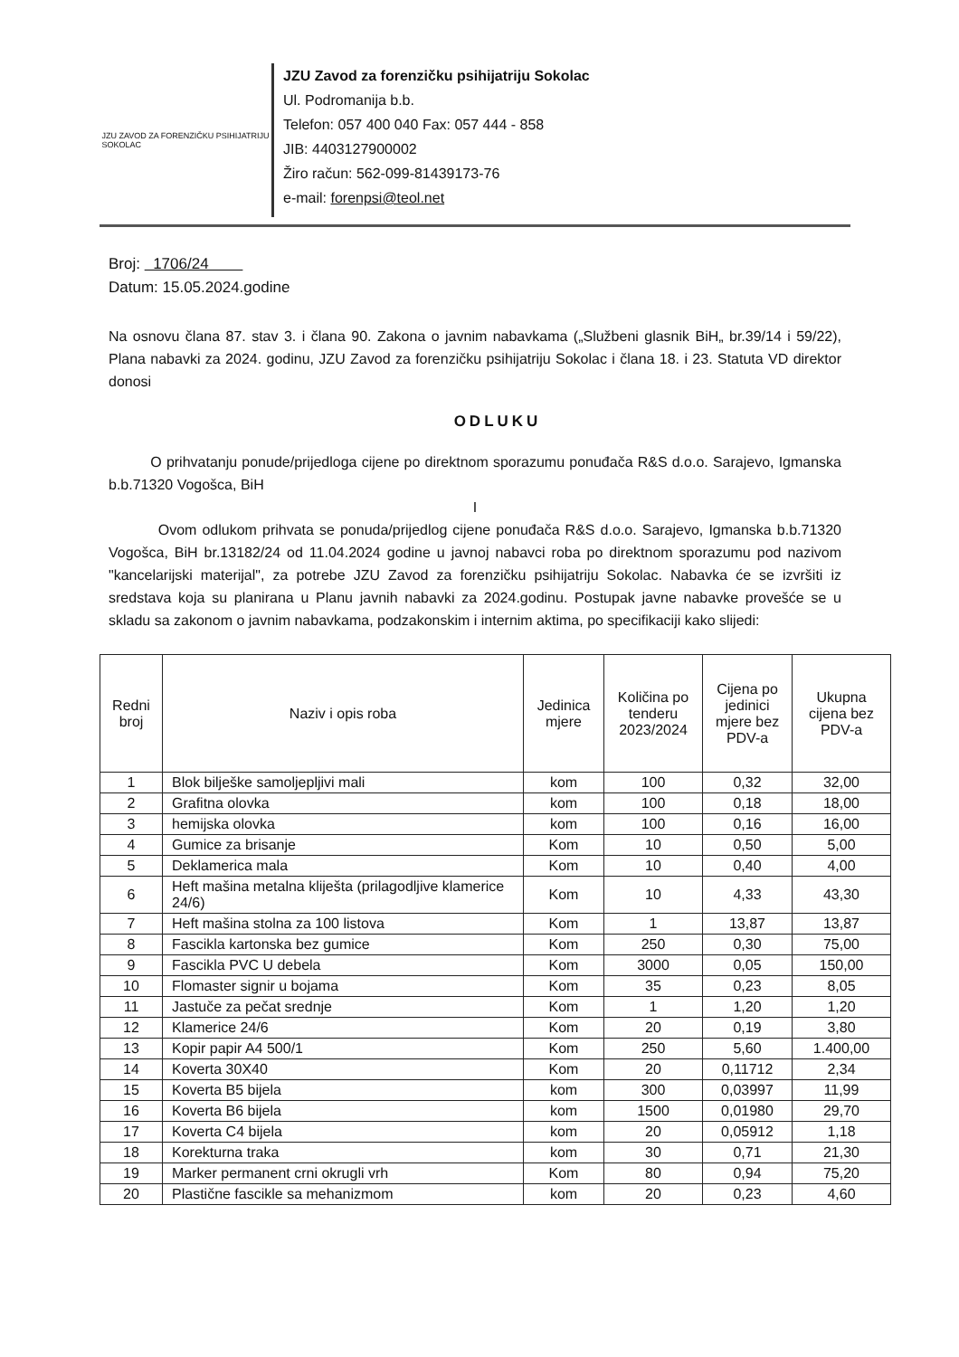JZU ZAVOD ZA FORENZIČKU PSIHIJATRIJU
SOKOLAC
JZU Zavod za forenzičku psihijatriju Sokolac
Ul. Podromanija b.b.
Telefon: 057 400 040 Fax: 057 444 - 858
JIB: 4403127900002
Žiro račun: 562-099-81439173-76
e-mail: forenpsi@teol.net
Broj: 1706/24
Datum: 15.05.2024.godine
Na osnovu člana 87. stav 3. i člana 90. Zakona o javnim nabavkama („Službeni glasnik BiH„ br.39/14 i 59/22), Plana nabavki za 2024. godinu, JZU Zavod za forenzičku psihijatriju Sokolac i člana 18. i 23. Statuta VD direktor donosi
ODLUKU
O prihvatanju ponude/prijedloga cijene po direktnom sporazumu ponuđača R&S d.o.o. Sarajevo, Igmanska b.b.71320 Vogošca, BiH
I
Ovom odlukom prihvata se ponuda/prijedlog cijene ponuđača R&S d.o.o. Sarajevo, Igmanska b.b.71320 Vogošca, BiH br.13182/24 od 11.04.2024 godine u javnoj nabavci roba po direktnom sporazumu pod nazivom "kancelarijski materijal", za potrebe JZU Zavod za forenzičku psihijatriju Sokolac. Nabavka će se izvršiti iz sredstava koja su planirana u Planu javnih nabavki za 2024.godinu. Postupak javne nabavke provešće se u skladu sa zakonom o javnim nabavkama, podzakonskim i internim aktima, po specifikaciji kako slijedi:
| Redni broj | Naziv i opis roba | Jedinica mjere | Količina po tenderu 2023/2024 | Cijena po jedinici mjere bez PDV-a | Ukupna cijena bez PDV-a |
| --- | --- | --- | --- | --- | --- |
| 1 | Blok bilješke samoljepljivi mali | kom | 100 | 0,32 | 32,00 |
| 2 | Grafitna olovka | kom | 100 | 0,18 | 18,00 |
| 3 | hemijska olovka | kom | 100 | 0,16 | 16,00 |
| 4 | Gumice za brisanje | Kom | 10 | 0,50 | 5,00 |
| 5 | Deklamerica mala | Kom | 10 | 0,40 | 4,00 |
| 6 | Heft mašina metalna kliješta (prilagodljive klamerice 24/6) | Kom | 10 | 4,33 | 43,30 |
| 7 | Heft mašina stolna za 100 listova | Kom | 1 | 13,87 | 13,87 |
| 8 | Fascikla kartonska bez gumice | Kom | 250 | 0,30 | 75,00 |
| 9 | Fascikla PVC U debela | Kom | 3000 | 0,05 | 150,00 |
| 10 | Flomaster signir u bojama | Kom | 35 | 0,23 | 8,05 |
| 11 | Jastuče za pečat srednje | Kom | 1 | 1,20 | 1,20 |
| 12 | Klamerice 24/6 | Kom | 20 | 0,19 | 3,80 |
| 13 | Kopir papir A4 500/1 | Kom | 250 | 5,60 | 1.400,00 |
| 14 | Koverta 30X40 | Kom | 20 | 0,11712 | 2,34 |
| 15 | Koverta B5 bijela | kom | 300 | 0,03997 | 11,99 |
| 16 | Koverta B6 bijela | kom | 1500 | 0,01980 | 29,70 |
| 17 | Koverta C4 bijela | kom | 20 | 0,05912 | 1,18 |
| 18 | Korekturna traka | kom | 30 | 0,71 | 21,30 |
| 19 | Marker permanent crni okrugli vrh | Kom | 80 | 0,94 | 75,20 |
| 20 | Plastične fascikle sa mehanizmom | kom | 20 | 0,23 | 4,60 |